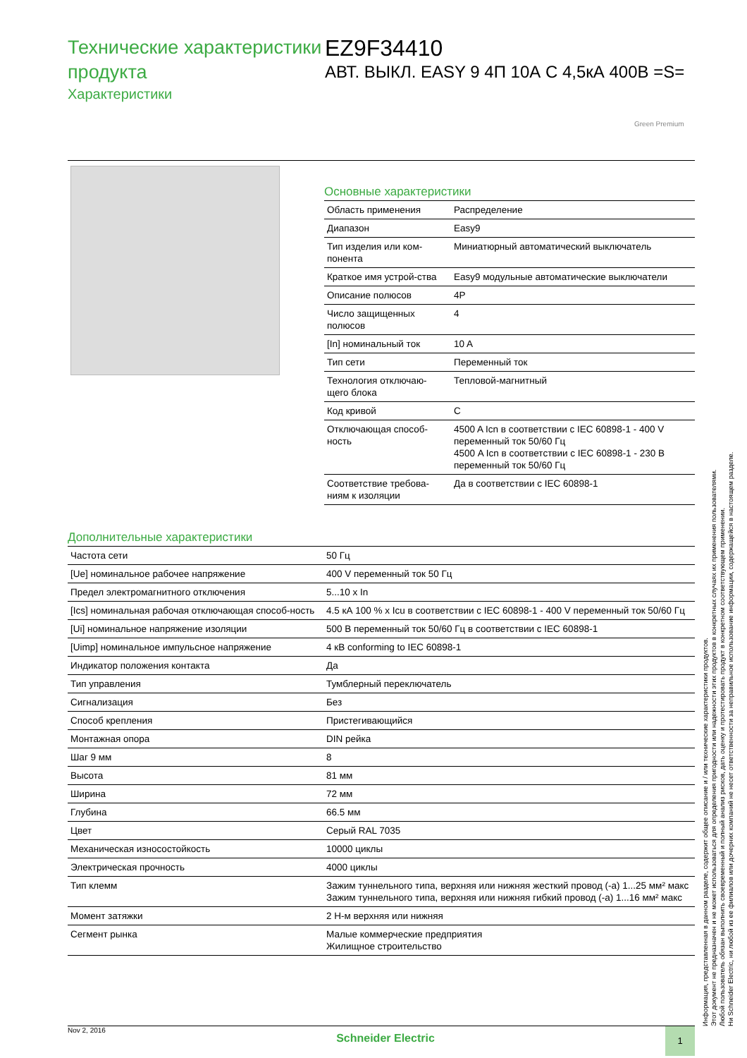Технические характеристики продукта
Характеристики
EZ9F34410
АВТ. ВЫКЛ. EASY 9 4П 10А С 4,5кА 400В =S=
Green Premium
Основные характеристики
| Область применения | Распределение |
| Диапазон | Easy9 |
| Тип изделия или ком-понента | Миниатюрный автоматический выключатель |
| Краткое имя устрой-ства | Easy9 модульные автоматические выключатели |
| Описание полюсов | 4P |
| Число защищенных полюсов | 4 |
| [In] номинальный ток | 10 A |
| Тип сети | Переменный ток |
| Технология отключаю-щего блока | Тепловой-магнитный |
| Код кривой | C |
| Отключающая способ-ность | 4500 A Icn в соответствии с IEC 60898-1 - 400 V переменный ток 50/60 Гц 4500 A Icn в соответствии с IEC 60898-1 - 230 В переменный ток 50/60 Гц |
| Соответствие требова-ниям к изоляции | Да в соответствии с IEC 60898-1 |
Дополнительные характеристики
| Частота сети | 50 Гц |
| [Ue] номинальное рабочее напряжение | 400 V переменный ток 50 Гц |
| Предел электромагнитного отключения | 5...10 x In |
| [Ics] номинальная рабочая отключающая способ-ность | 4.5 кА 100 % x Icu в соответствии с IEC 60898-1 - 400 V переменный ток 50/60 Гц |
| [Ui] номинальное напряжение изоляции | 500 В переменный ток 50/60 Гц в соответствии с IEC 60898-1 |
| [Uimp] номинальное импульсное напряжение | 4 кВ conforming to IEC 60898-1 |
| Индикатор положения контакта | Да |
| Тип управления | Тумблерный переключатель |
| Сигнализация | Без |
| Способ крепления | Пристегивающийся |
| Монтажная опора | DIN рейка |
| Шаг 9 мм | 8 |
| Высота | 81 мм |
| Ширина | 72 мм |
| Глубина | 66.5 мм |
| Цвет | Серый RAL 7035 |
| Механическая износостойкость | 10000 циклы |
| Электрическая прочность | 4000 циклы |
| Тип клемм | Зажим туннельного типа, верхняя или нижняя жесткий провод (-а) 1...25 мм² макс Зажим туннельного типа, верхняя или нижняя гибкий провод (-а) 1...16 мм² макс |
| Момент затяжки | 2 Н-м верхняя или нижняя |
| Сегмент рынка | Малые коммерческие предприятия Жилищное строительство |
Информация, представленная в данном разделе, содержит общее описание и / или технические характеристики продуктов.
Этот документ не предназначен и не может использоваться для определения пригодности или надежности этих продуктов в конкретных случаях их применения пользователями.
Любой пользователь обязан выполнить своевременный и полный анализ рисков, дать оценку и протестировать продукт в конкретном соответствующем применении.
Ни Schneider Electric, ни любой из ее филиалов или дочерних компаний не несет ответственности за неправильное использование информации, содержащейся в настоящем разделе.
Nov 2, 2016
Schneider Electric
1